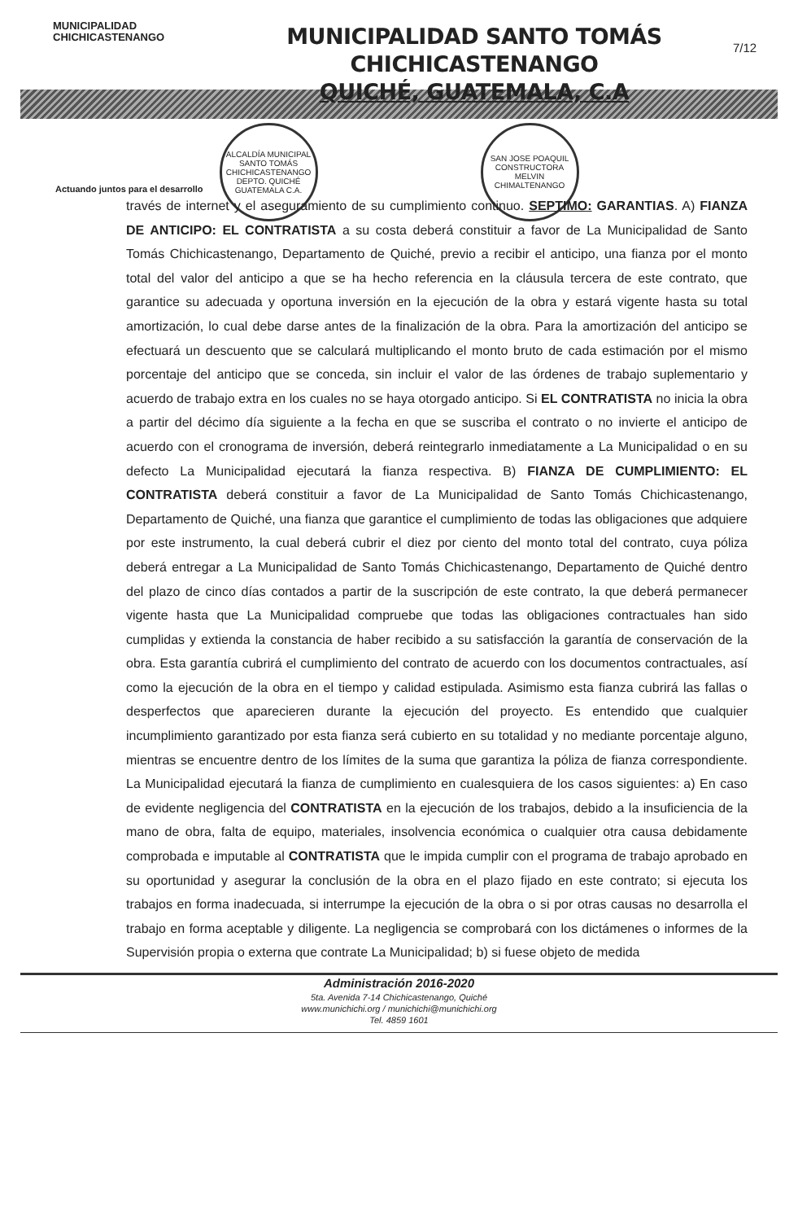MUNICIPALIDAD
CHICHICASTENANGO
MUNICIPALIDAD SANTO TOMÁS CHICHICASTENANGO
QUICHÉ, GUATEMALA, C.A
7/12
ALCALDÍA MUNICIPAL
SANTO TOMÁS CHICHICASTENANGO
DEPTO. QUICHÉ
GUATEMALA C.A.
SAN JOSE POAQUIL
CONSTRUCTORA
MELVIN
CHIMALTENANGO
Actuando juntos para el desarrollo
través de internet y el aseguramiento de su cumplimiento continuo. SEPTIMO: GARANTIAS. A) FIANZA DE ANTICIPO: EL CONTRATISTA a su costa deberá constituir a favor de La Municipalidad de Santo Tomás Chichicastenango, Departamento de Quiché, previo a recibir el anticipo, una fianza por el monto total del valor del anticipo a que se ha hecho referencia en la cláusula tercera de este contrato, que garantice su adecuada y oportuna inversión en la ejecución de la obra y estará vigente hasta su total amortización, lo cual debe darse antes de la finalización de la obra. Para la amortización del anticipo se efectuará un descuento que se calculará multiplicando el monto bruto de cada estimación por el mismo porcentaje del anticipo que se conceda, sin incluir el valor de las órdenes de trabajo suplementario y acuerdo de trabajo extra en los cuales no se haya otorgado anticipo. Si EL CONTRATISTA no inicia la obra a partir del décimo día siguiente a la fecha en que se suscriba el contrato o no invierte el anticipo de acuerdo con el cronograma de inversión, deberá reintegrarlo inmediatamente a La Municipalidad o en su defecto La Municipalidad ejecutará la fianza respectiva. B) FIANZA DE CUMPLIMIENTO: EL CONTRATISTA deberá constituir a favor de La Municipalidad de Santo Tomás Chichicastenango, Departamento de Quiché, una fianza que garantice el cumplimiento de todas las obligaciones que adquiere por este instrumento, la cual deberá cubrir el diez por ciento del monto total del contrato, cuya póliza deberá entregar a La Municipalidad de Santo Tomás Chichicastenango, Departamento de Quiché dentro del plazo de cinco días contados a partir de la suscripción de este contrato, la que deberá permanecer vigente hasta que La Municipalidad compruebe que todas las obligaciones contractuales han sido cumplidas y extienda la constancia de haber recibido a su satisfacción la garantía de conservación de la obra. Esta garantía cubrirá el cumplimiento del contrato de acuerdo con los documentos contractuales, así como la ejecución de la obra en el tiempo y calidad estipulada. Asimismo esta fianza cubrirá las fallas o desperfectos que aparecieren durante la ejecución del proyecto. Es entendido que cualquier incumplimiento garantizado por esta fianza será cubierto en su totalidad y no mediante porcentaje alguno, mientras se encuentre dentro de los límites de la suma que garantiza la póliza de fianza correspondiente. La Municipalidad ejecutará la fianza de cumplimiento en cualesquiera de los casos siguientes: a) En caso de evidente negligencia del CONTRATISTA en la ejecución de los trabajos, debido a la insuficiencia de la mano de obra, falta de equipo, materiales, insolvencia económica o cualquier otra causa debidamente comprobada e imputable al CONTRATISTA que le impida cumplir con el programa de trabajo aprobado en su oportunidad y asegurar la conclusión de la obra en el plazo fijado en este contrato; si ejecuta los trabajos en forma inadecuada, si interrumpe la ejecución de la obra o si por otras causas no desarrolla el trabajo en forma aceptable y diligente. La negligencia se comprobará con los dictámenes o informes de la Supervisión propia o externa que contrate La Municipalidad; b) si fuese objeto de medida
Administración 2016-2020
5ta. Avenida 7-14 Chichicastenango, Quiché
www.munichichi.org / munichichi@munichichi.org
Tel. 4859 1601